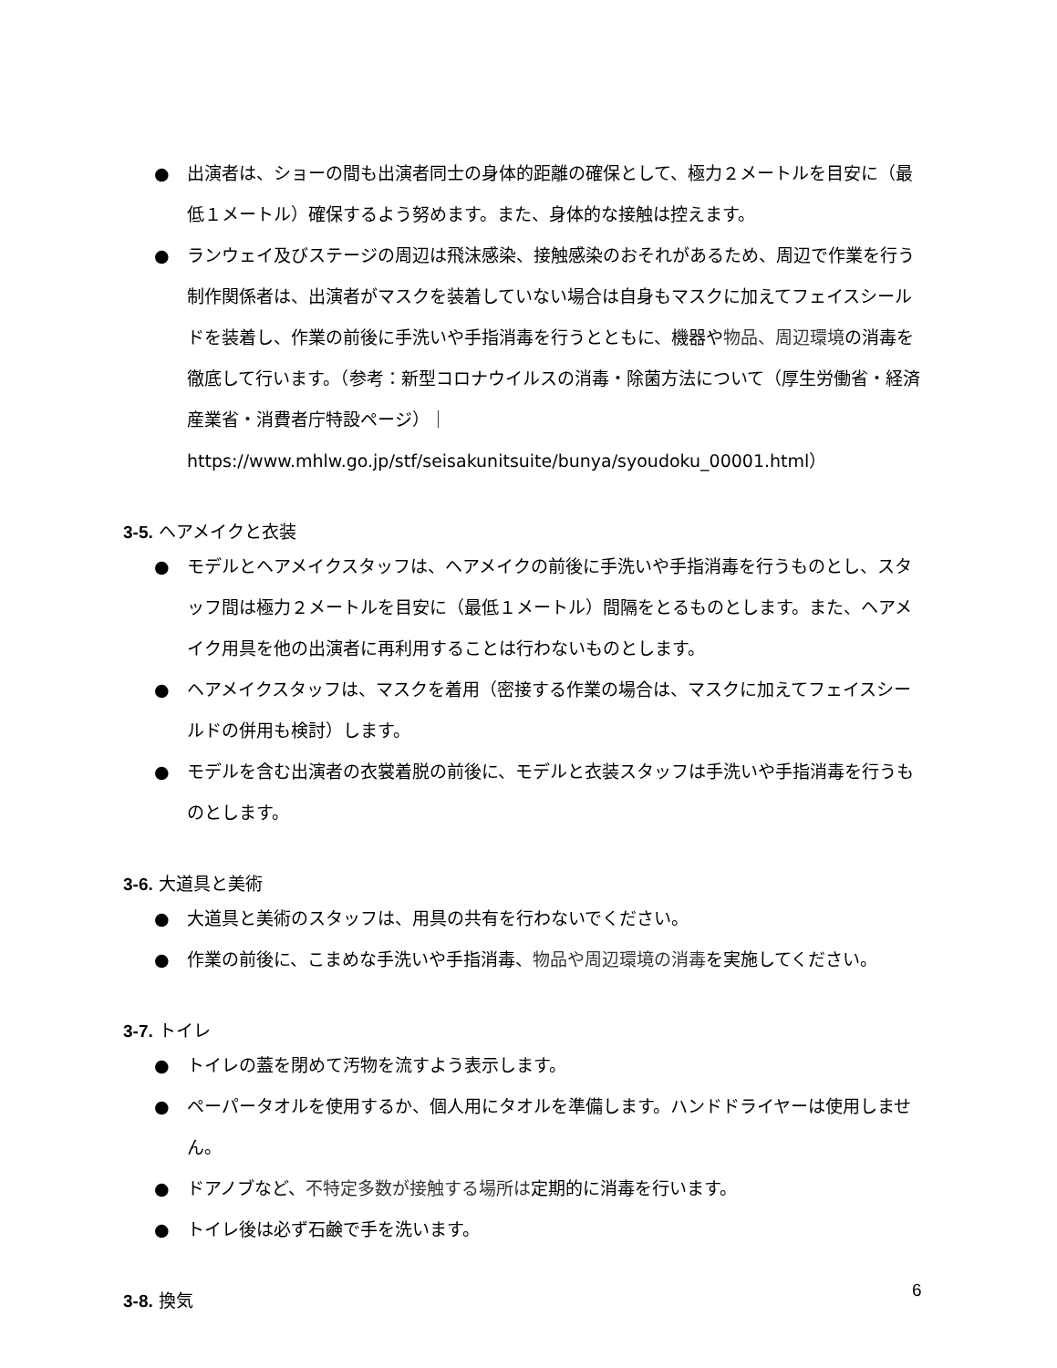● 出演者は、ショーの間も出演者同士の身体的距離の確保として、極力２メートルを目安に（最低１メートル）確保するよう努めます。また、身体的な接触は控えます。
● ランウェイ及びステージの周辺は飛沫感染、接触感染のおそれがあるため、周辺で作業を行う制作関係者は、出演者がマスクを装着していない場合は自身もマスクに加えてフェイスシールドを装着し、作業の前後に手洗いや手指消毒を行うとともに、機器や物品、周辺環境の消毒を徹底して行います。（参考：新型コロナウイルスの消毒・除菌方法について（厚生労働省・経済産業省・消費者庁特設ページ）｜
https://www.mhlw.go.jp/stf/seisakunitsuite/bunya/syoudoku_00001.html）
3-5. ヘアメイクと衣装
● モデルとヘアメイクスタッフは、ヘアメイクの前後に手洗いや手指消毒を行うものとし、スタッフ間は極力２メートルを目安に（最低１メートル）間隔をとるものとします。また、ヘアメイク用具を他の出演者に再利用することは行わないものとします。
● ヘアメイクスタッフは、マスクを着用（密接する作業の場合は、マスクに加えてフェイスシールドの併用も検討）します。
● モデルを含む出演者の衣裳着脱の前後に、モデルと衣装スタッフは手洗いや手指消毒を行うものとします。
3-6. 大道具と美術
● 大道具と美術のスタッフは、用具の共有を行わないでください。
● 作業の前後に、こまめな手洗いや手指消毒、物品や周辺環境の消毒を実施してください。
3-7. トイレ
● トイレの蓋を閉めて汚物を流すよう表示します。
● ペーパータオルを使用するか、個人用にタオルを準備します。ハンドドライヤーは使用しません。
● ドアノブなど、不特定多数が接触する場所は定期的に消毒を行います。
● トイレ後は必ず石鹸で手を洗います。
3-8. 換気
6